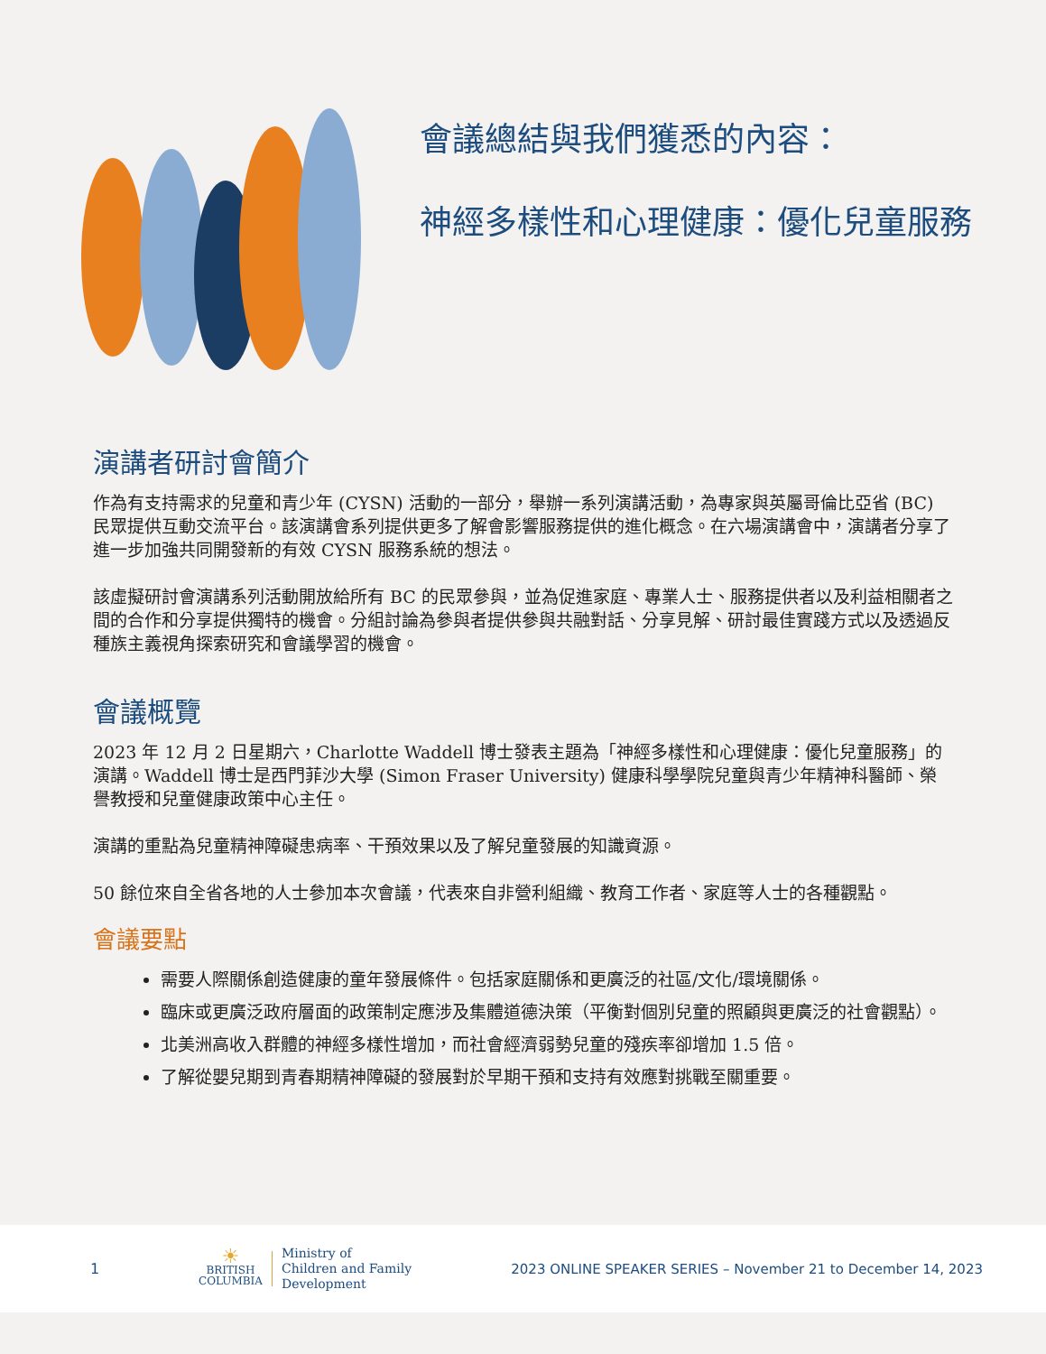會議總結與我們獲悉的內容：
神經多樣性和心理健康：優化兒童服務
演講者研討會簡介
作為有支持需求的兒童和青少年 (CYSN) 活動的一部分，舉辦一系列演講活動，為專家與英屬哥倫比亞省 (BC) 民眾提供互動交流平台。該演講會系列提供更多了解會影響服務提供的進化概念。在六場演講會中，演講者分享了進一步加強共同開發新的有效 CYSN 服務系統的想法。
該虛擬研討會演講系列活動開放給所有 BC 的民眾參與，並為促進家庭、專業人士、服務提供者以及利益相關者之間的合作和分享提供獨特的機會。分組討論為參與者提供參與共融對話、分享見解、研討最佳實踐方式以及透過反種族主義視角探索研究和會議學習的機會。
會議概覽
2023 年 12 月 2 日星期六，Charlotte Waddell 博士發表主題為「神經多樣性和心理健康：優化兒童服務」的演講。Waddell 博士是西門菲沙大學 (Simon Fraser University) 健康科學學院兒童與青少年精神科醫師、榮譽教授和兒童健康政策中心主任。
演講的重點為兒童精神障礙患病率、干預效果以及了解兒童發展的知識資源。
50 餘位來自全省各地的人士參加本次會議，代表來自非營利組織、教育工作者、家庭等人士的各種觀點。
會議要點
需要人際關係創造健康的童年發展條件。包括家庭關係和更廣泛的社區/文化/環境關係。
臨床或更廣泛政府層面的政策制定應涉及集體道德決策（平衡對個別兒童的照顧與更廣泛的社會觀點）。
北美洲高收入群體的神經多樣性增加，而社會經濟弱勢兒童的殘疾率卻增加 1.5 倍。
了解從嬰兒期到青春期精神障礙的發展對於早期干預和支持有效應對挑戰至關重要。
1
☀
BRITISH
COLUMBIA
Ministry of
Children and Family
Development
2023 ONLINE SPEAKER SERIES – November 21 to December 14, 2023